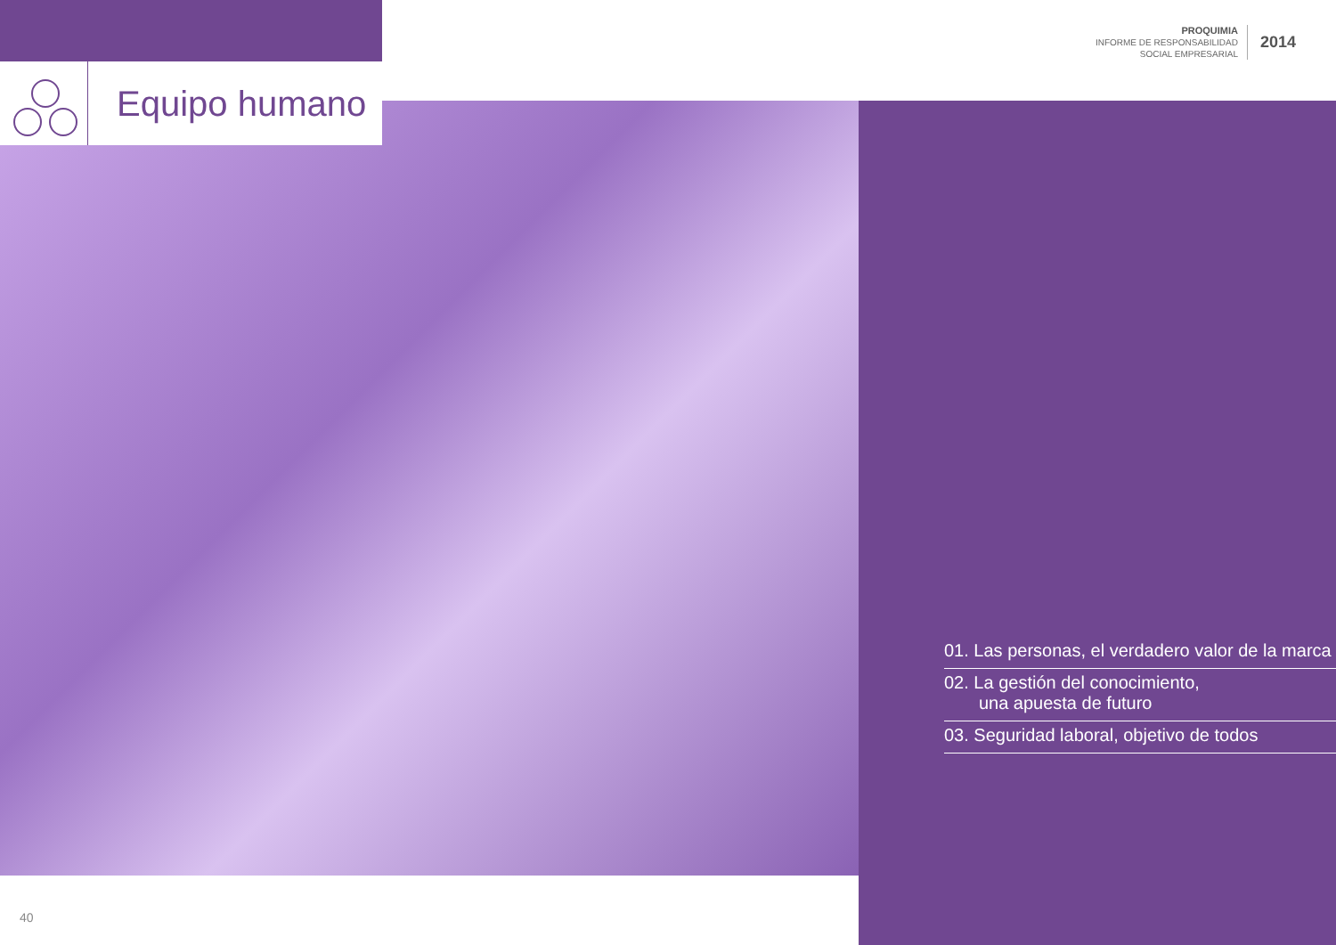PROQUIMIA
INFORME DE RESPONSABILIDAD
SOCIAL EMPRESARIAL
2014
Equipo humano
01. Las personas, el verdadero valor de la marca
02. La gestión del conocimiento,
una apuesta de futuro
03. Seguridad laboral, objetivo de todos
40